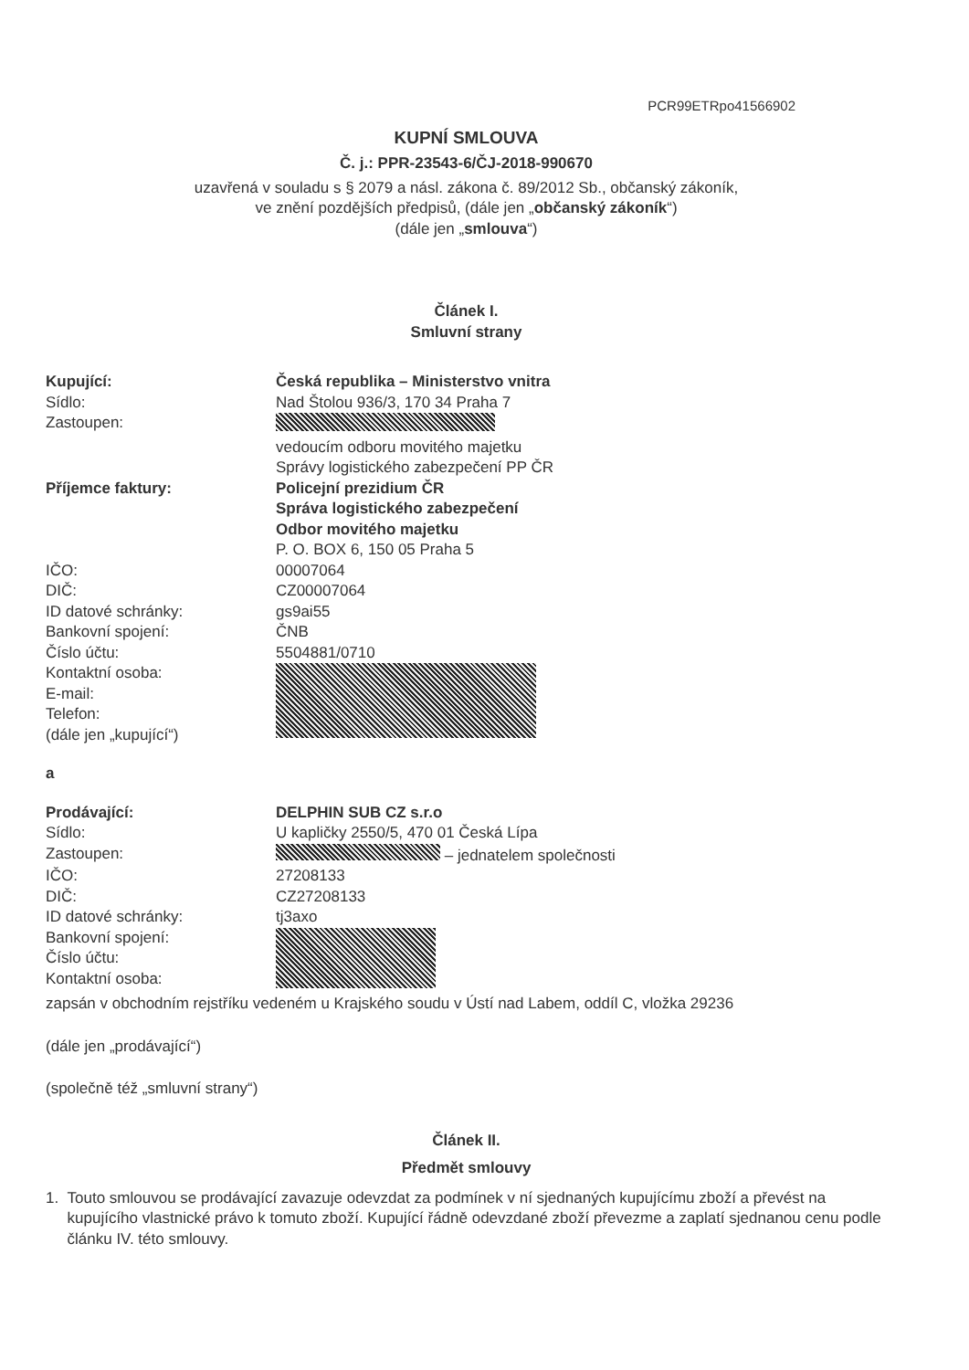PCR99ETRpo41566902
KUPNÍ SMLOUVA
Č. j.: PPR-23543-6/ČJ-2018-990670
uzavřená v souladu s § 2079 a násl. zákona č. 89/2012 Sb., občanský zákoník,
ve znění pozdějších předpisů, (dále jen „občanský zákoník“)
(dále jen „smlouva“)
Článek I.
Smluvní strany
| Kupující: | Česká republika – Ministerstvo vnitra |
| Sídlo: | Nad Štolou 936/3, 170 34 Praha 7 |
| Zastoupen: | vedoucím odboru movitého majetku Správy logistického zabezpečení PP ČR |
| Příjemce faktury: | Policejní prezidium ČR Správa logistického zabezpečení Odbor movitého majetku P. O. BOX 6, 150 05 Praha 5 |
| IČO: | 00007064 |
| DIČ: | CZ00007064 |
| ID datové schránky: | gs9ai55 |
| Bankovní spojení: | ČNB |
| Číslo účtu: | 5504881/0710 |
| Kontaktní osoba: E-mail: Telefon: (dále jen „kupující“) | |
a
| Prodávající: | DELPHIN SUB CZ s.r.o |
| Sídlo: | U kapličky 2550/5, 470 01 Česká Lípa |
| Zastoupen: | – jednatelem společnosti |
| IČO: | 27208133 |
| DIČ: | CZ27208133 |
| ID datové schránky: | tj3axo |
| Bankovní spojení: Číslo účtu: Kontaktní osoba: | |
zapsán v obchodním rejstříku vedeném u Krajského soudu v Ústí nad Labem, oddíl C, vložka 29236
(dále jen „prodávající“)
(společně též „smluvní strany“)
Článek II.
Předmět smlouvy
1. Touto smlouvou se prodávající zavazuje odevzdat za podmínek v ní sjednaných kupujícímu zboží a převést na kupujícího vlastnické právo k tomuto zboží. Kupující řádně odevzdané zboží převezme a zaplatí sjednanou cenu podle článku IV. této smlouvy.